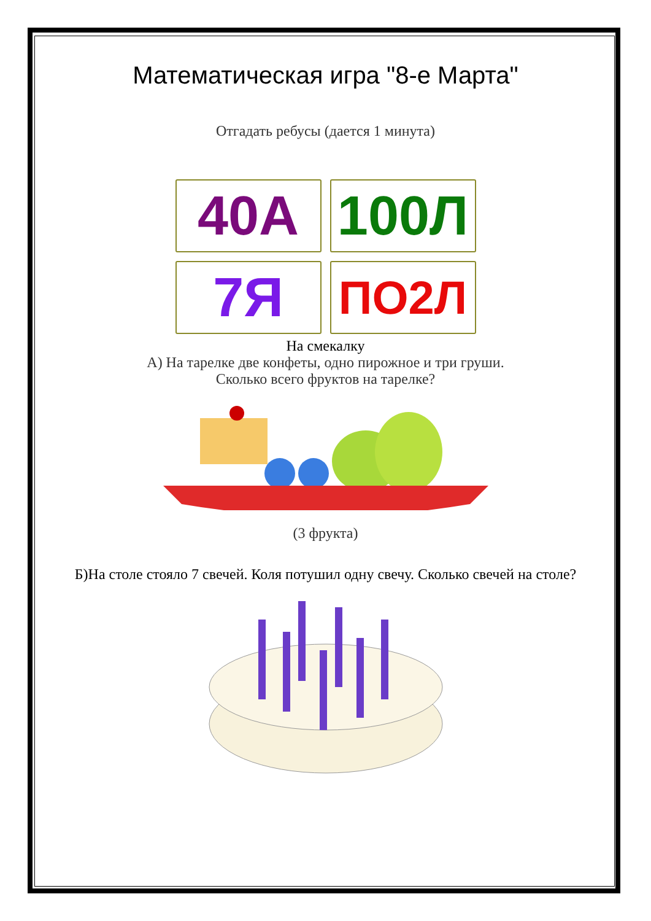Математическая игра "8-е Марта"
Отгадать ребусы (дается 1 минута)
40А
100Л
7Я
ПО2Л
На смекалку
А) На тарелке две конфеты, одно пирожное и три груши.
Сколько всего фруктов на тарелке?
(3 фрукта)
Б)На столе стояло 7 свечей. Коля потушил одну свечу. Сколько свечей на столе?